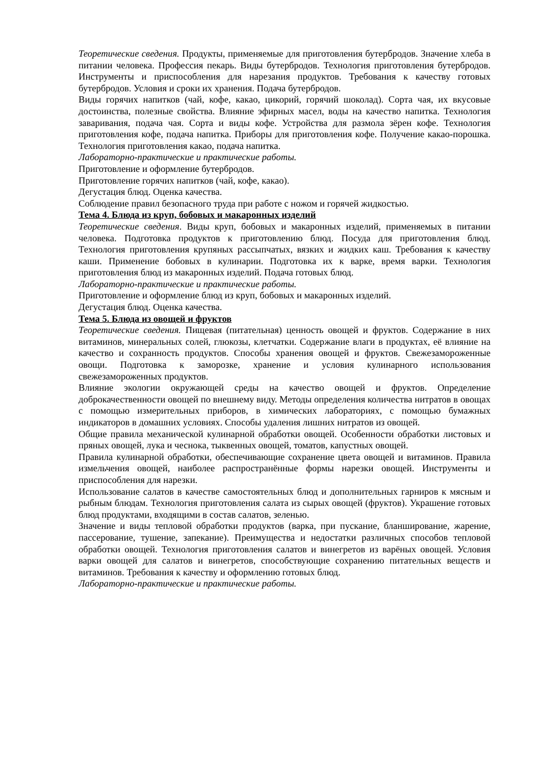Теоретические сведения. Продукты, применяемые для приготовления бутербродов. Значение хлеба в питании человека. Профессия пекарь. Виды бутербродов. Технология приготовления бутербродов. Инструменты и приспособления для нарезания продуктов. Требования к качеству готовых бутербродов. Условия и сроки их хранения. Подача бутербродов.
Виды горячих напитков (чай, кофе, какао, цикорий, горячий шоколад). Сорта чая, их вкусовые достоинства, полезные свойства. Влияние эфирных масел, воды на качество напитка. Технология заваривания, подача чая. Сорта и виды кофе. Устройства для размола зёрен кофе. Технология приготовления кофе, подача напитка. Приборы для приготовления кофе. Получение какао-порошка. Технология приготовления какао, подача напитка.
Лабораторно-практические и практические работы.
Приготовление и оформление бутербродов.
Приготовление горячих напитков (чай, кофе, какао).
Дегустация блюд. Оценка качества.
Соблюдение правил безопасного труда при работе с ножом и горячей жидкостью.
Тема 4. Блюда из круп, бобовых и макаронных изделий
Теоретические сведения. Виды круп, бобовых и макаронных изделий, применяемых в питании человека. Подготовка продуктов к приготовлению блюд. Посуда для приготовления блюд. Технология приготовления крупяных рассыпчатых, вязких и жидких каш. Требования к качеству каши. Применение бобовых в кулинарии. Подготовка их к варке, время варки. Технология приготовления блюд из макаронных изделий. Подача готовых блюд.
Лабораторно-практические и практические работы.
Приготовление и оформление блюд из круп, бобовых и макаронных изделий.
Дегустация блюд. Оценка качества.
Тема 5. Блюда из овощей и фруктов
Теоретические сведения. Пищевая (питательная) ценность овощей и фруктов. Содержание в них витаминов, минеральных солей, глюкозы, клетчатки. Содержание влаги в продуктах, её влияние на качество и сохранность продуктов. Способы хранения овощей и фруктов. Свежезамороженные овощи. Подготовка к заморозке, хранение и условия кулинарного использования свежезамороженных продуктов.
Влияние экологии окружающей среды на качество овощей и фруктов. Определение доброкачественности овощей по внешнему виду. Методы определения количества нитратов в овощах с помощью измерительных приборов, в химических лабораториях, с помощью бумажных индикаторов в домашних условиях. Способы удаления лишних нитратов из овощей.
Общие правила механической кулинарной обработки овощей. Особенности обработки листовых и пряных овощей, лука и чеснока, тыквенных овощей, томатов, капустных овощей.
Правила кулинарной обработки, обеспечивающие сохранение цвета овощей и витаминов. Правила измельчения овощей, наиболее распространённые формы нарезки овощей. Инструменты и приспособления для нарезки.
Использование салатов в качестве самостоятельных блюд и дополнительных гарниров к мясным и рыбным блюдам. Технология приготовления салата из сырых овощей (фруктов). Украшение готовых блюд продуктами, входящими в состав салатов, зеленью.
Значение и виды тепловой обработки продуктов (варка, при пускание, бланширование, жарение, пассерование, тушение, запекание). Преимущества и недостатки различных способов тепловой обработки овощей. Технология приготовления салатов и винегретов из варёных овощей. Условия варки овощей для салатов и винегретов, способствующие сохранению питательных веществ и витаминов. Требования к качеству и оформлению готовых блюд.
Лабораторно-практические и практические работы.